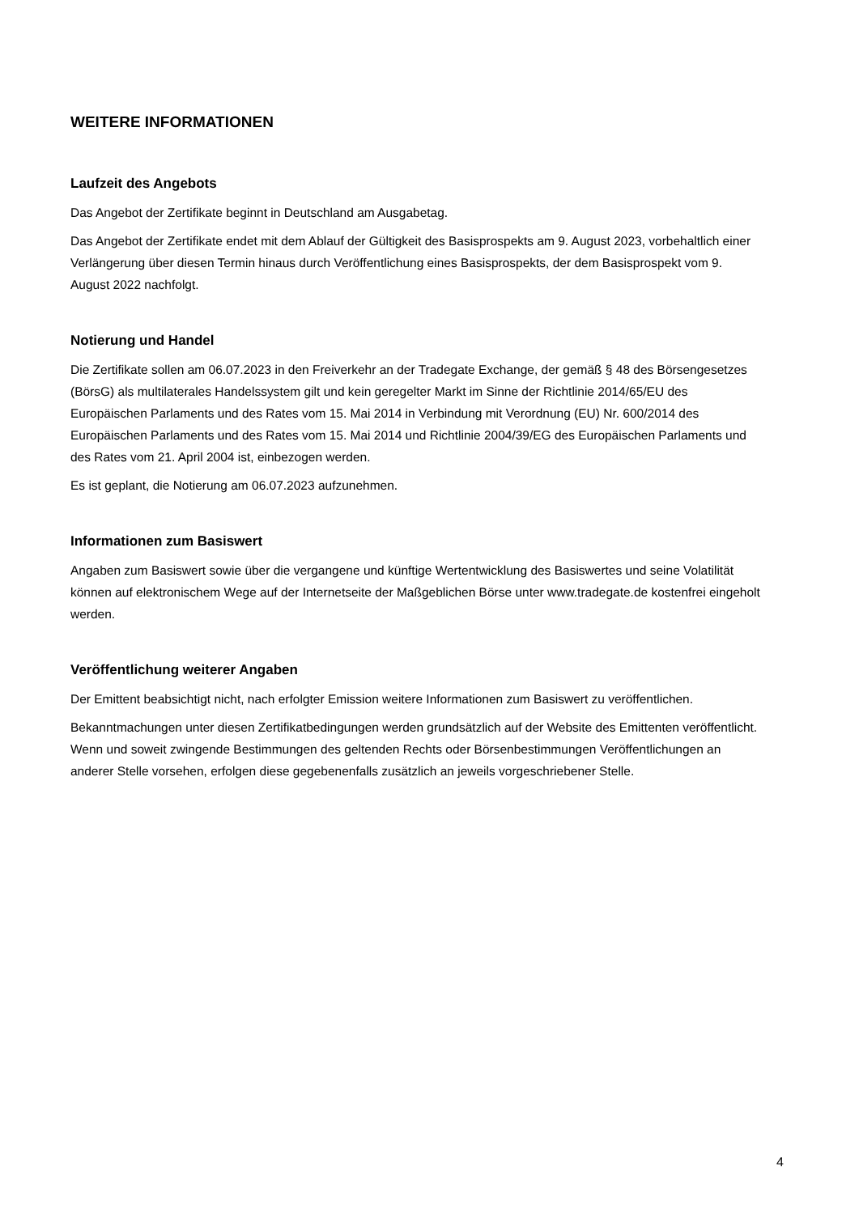WEITERE INFORMATIONEN
Laufzeit des Angebots
Das Angebot der Zertifikate beginnt in Deutschland am Ausgabetag.
Das Angebot der Zertifikate endet mit dem Ablauf der Gültigkeit des Basisprospekts am 9. August 2023, vorbehaltlich einer Verlängerung über diesen Termin hinaus durch Veröffentlichung eines Basisprospekts, der dem Basisprospekt vom 9. August 2022 nachfolgt.
Notierung und Handel
Die Zertifikate sollen am 06.07.2023 in den Freiverkehr an der Tradegate Exchange, der gemäß § 48 des Börsengesetzes (BörsG) als multilaterales Handelssystem gilt und kein geregelter Markt im Sinne der Richtlinie 2014/65/EU des Europäischen Parlaments und des Rates vom 15. Mai 2014 in Verbindung mit Verordnung (EU) Nr. 600/2014 des Europäischen Parlaments und des Rates vom 15. Mai 2014 und Richtlinie 2004/39/EG des Europäischen Parlaments und des Rates vom 21. April 2004 ist, einbezogen werden.
Es ist geplant, die Notierung am 06.07.2023 aufzunehmen.
Informationen zum Basiswert
Angaben zum Basiswert sowie über die vergangene und künftige Wertentwicklung des Basiswertes und seine Volatilität können auf elektronischem Wege auf der Internetseite der Maßgeblichen Börse unter www.tradegate.de kostenfrei eingeholt werden.
Veröffentlichung weiterer Angaben
Der Emittent beabsichtigt nicht, nach erfolgter Emission weitere Informationen zum Basiswert zu veröffentlichen.
Bekanntmachungen unter diesen Zertifikatbedingungen werden grundsätzlich auf der Website des Emittenten veröffentlicht. Wenn und soweit zwingende Bestimmungen des geltenden Rechts oder Börsenbestimmungen Veröffentlichungen an anderer Stelle vorsehen, erfolgen diese gegebenenfalls zusätzlich an jeweils vorgeschriebener Stelle.
4